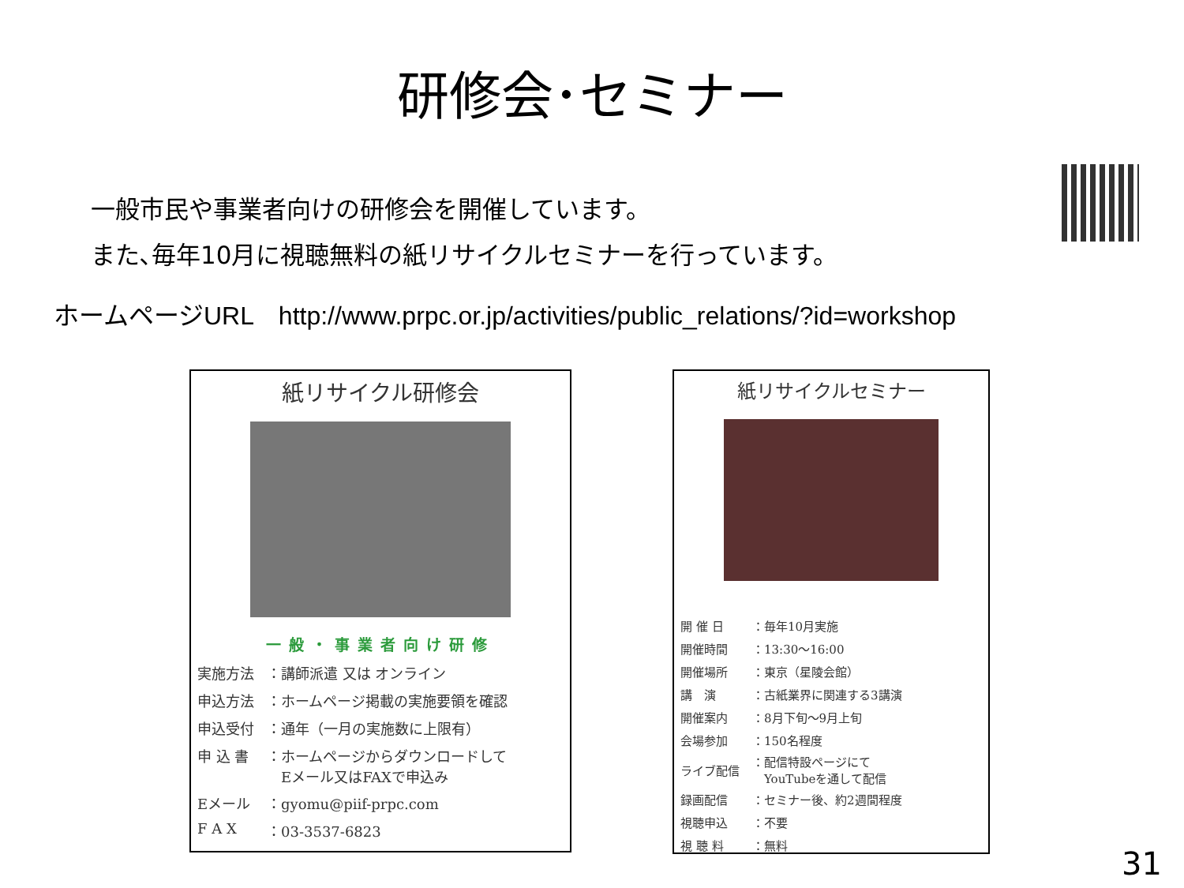研修会･セミナー
一般市民や事業者向けの研修会を開催しています。
また､毎年10月に視聴無料の紙リサイクルセミナーを行っています。
ホームページURL　http://www.prpc.or.jp/activities/public_relations/?id=workshop
紙リサイクル研修会
一般・事業者向け研修
| 実施方法 | ：講師派遣 又は オンライン |
| 申込方法 | ：ホームページ掲載の実施要領を確認 |
| 申込受付 | ：通年（一月の実施数に上限有） |
| 申 込 書 | ：ホームページからダウンロードして Eメール又はFAXで申込み |
| Eメール | ：gyomu@piif-prpc.com |
| F A X | ：03-3537-6823 |
紙リサイクルセミナー
| 開 催 日 | ：毎年10月実施 |
| 開催時間 | ：13:30～16:00 |
| 開催場所 | ：東京（星陵会館） |
| 講 演 | ：古紙業界に関連する3講演 |
| 開催案内 | ：8月下旬～9月上旬 |
| 会場参加 | ：150名程度 |
| ライブ配信 | ：配信特設ページにて YouTubeを通して配信 |
| 録画配信 | ：セミナー後、約2週間程度 |
| 視聴申込 | ：不要 |
| 視 聴 料 | ：無料 |
31